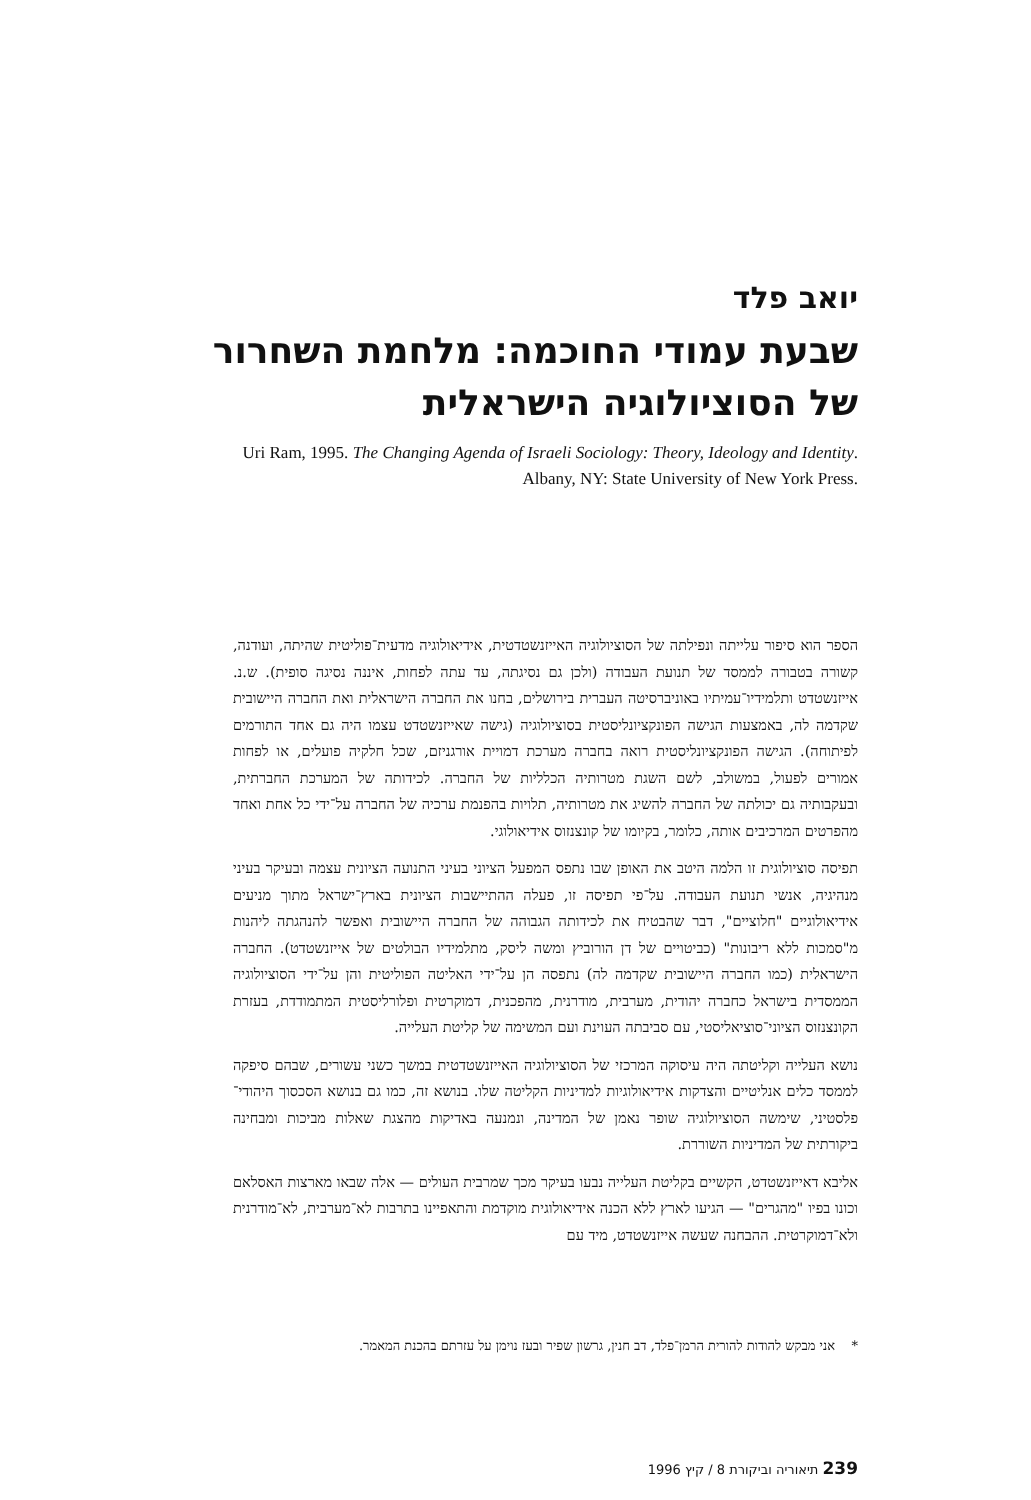יואב פלד
שבעת עמודי החוכמה: מלחמת השחרור
של הסוציולוגיה הישראלית
Uri Ram, 1995. The Changing Agenda of Israeli Sociology: Theory, Ideology and Identity.
Albany, NY: State University of New York Press.
הספר הוא סיפור עלייתה ונפילתה של הסוציולוגיה האייזנשטדטית, אידיאולוגיה מדעית־פוליטית שהיתה, ועודנה, קשורה בטבורה לממסד של תנועת העבודה (ולכן גם נסיגתה, עד עתה לפחות, איננה נסיגה סופית). ש.נ. אייזנשטדט ותלמידיו־עמיתיו באוניברסיטה העברית בירושלים, בחנו את החברה הישראלית ואת החברה היישובית שקדמה לה, באמצעות הגישה הפונקציונליסטית בסוציולוגיה (גישה שאייזנשטדט עצמו היה גם אחד התורמים לפיתוחה). הגישה הפונקציונליסטית רואה בחברה מערכת דמויית אורגניזם, שכל חלקיה פועלים, או לפחות אמורים לפעול, במשולב, לשם השגת מטרותיה הכלליות של החברה. לכידותה של המערכת החברתית, ובעקבותיה גם יכולתה של החברה להשיג את מטרותיה, תלויות בהפנמת ערכיה של החברה על־ידי כל אחת ואחד מהפרטים המרכיבים אותה, כלומר, בקיומו של קונצנזוס אידיאולוגי.
תפיסה סוציולוגית זו הלמה היטב את האופן שבו נתפס המפעל הציוני בעיני התנועה הציונית עצמה ובעיקר בעיני מנהיגיה, אנשי תנועת העבודה. על־פי תפיסה זו, פעלה ההתיישבות הציונית בארץ־ישראל מתוך מניעים אידיאולוגיים "חלוציים", דבר שהבטיח את לכידותה הגבוהה של החברה היישובית ואפשר להנהגתה ליהנות מ"סמכות ללא ריבונות" (כביטויים של דן הורוביץ ומשה ליסק, מתלמידיו הבולטים של אייזנשטדט). החברה הישראלית (כמו החברה היישובית שקדמה לה) נתפסה הן על־ידי האליטה הפוליטית והן על־ידי הסוציולוגיה הממסדית בישראל כחברה יהודית, מערבית, מודרנית, מהפכנית, דמוקרטית ופלורליסטית המתמודדת, בעזרת הקונצנזוס הציוני־סוציאליסטי, עם סביבתה העוינת ועם המשימה של קליטת העלייה.
נושא העלייה וקליטתה היה עיסוקה המרכזי של הסוציולוגיה האייזנשטדטית במשך כשני עשורים, שבהם סיפקה לממסד כלים אנליטיים והצדקות אידיאולוגיות למדיניות הקליטה שלו. בנושא זה, כמו גם בנושא הסכסוך היהודי־פלסטיני, שימשה הסוציולוגיה שופר נאמן של המדינה, ונמנעה באדיקות מהצגת שאלות מביכות ומבחינה ביקורתית של המדיניות השוררת.
אליבא דאייזנשטדט, הקשיים בקליטת העלייה נבעו בעיקר מכך שמרבית העולים — אלה שבאו מארצות האסלאם וכונו בפיו "מהגרים" — הגיעו לארץ ללא הכנה אידיאולוגית מוקדמת והתאפיינו בתרבות לא־מערבית, לא־מודרנית ולא־דמוקרטית. ההבחנה שעשה אייזנשטדט, מיד עם
* אני מבקש להודות להורית הרמן־פלד, דב חנין, גרשון שפיר ובעז נוימן על עזרתם בהכנת המאמר.
239 תיאוריה וביקורת 8 / קיץ 1996